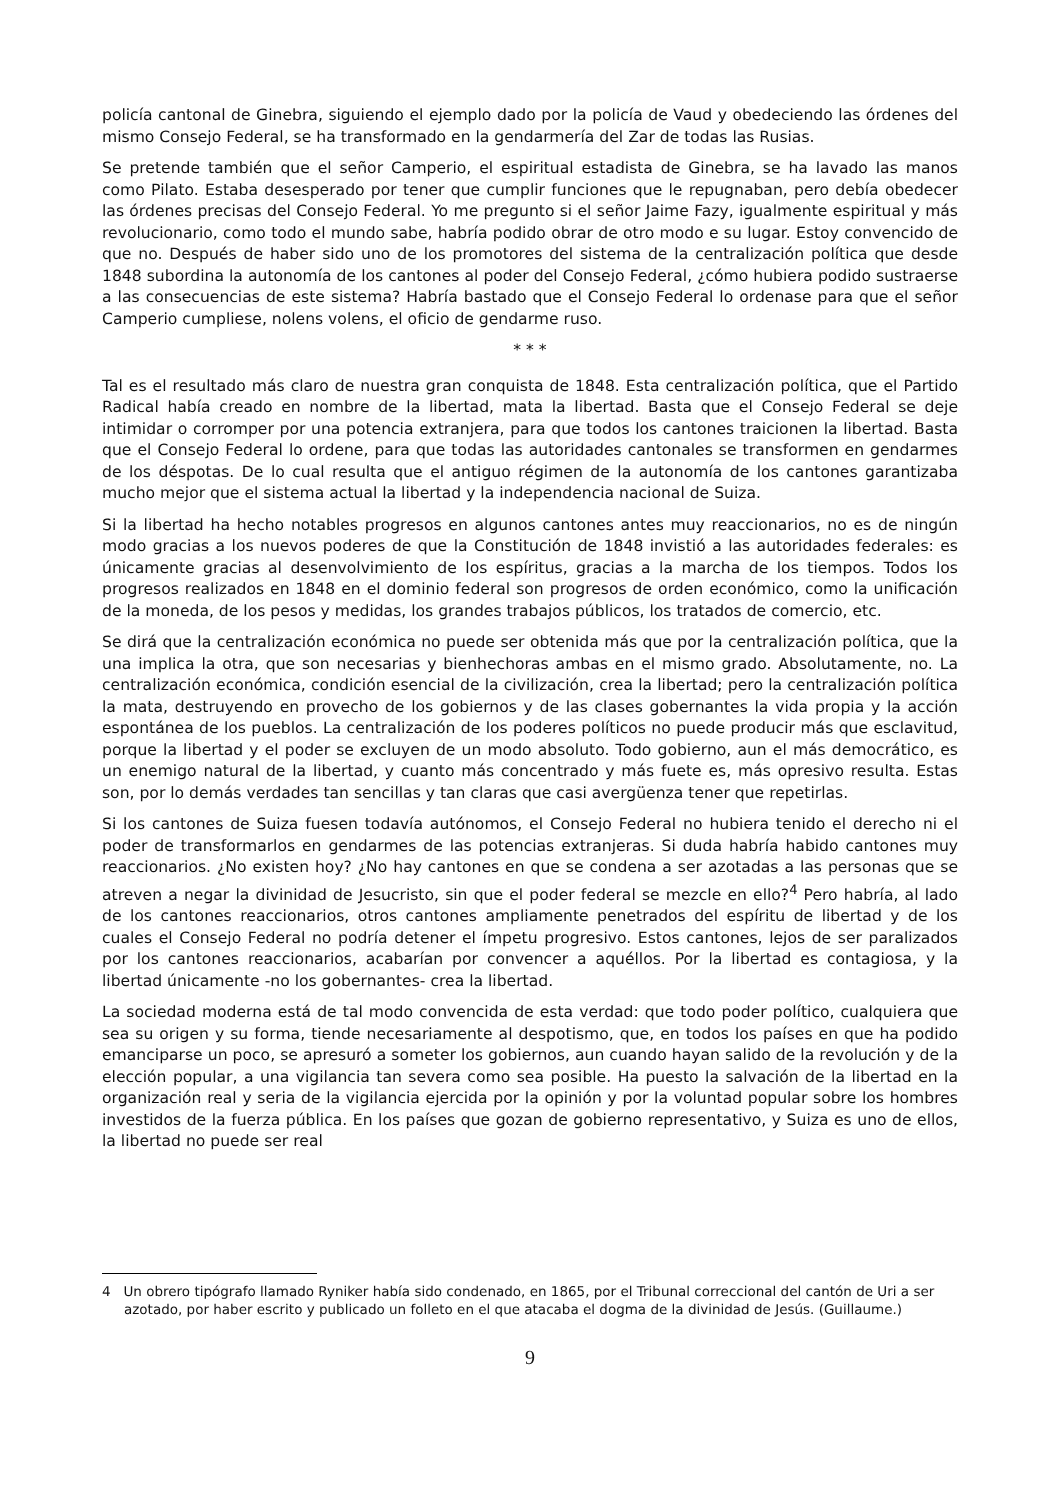policía cantonal de Ginebra, siguiendo el ejemplo dado por la policía de Vaud y obedeciendo las órdenes del mismo Consejo Federal, se ha transformado en la gendarmería del Zar de todas las Rusias.
Se pretende también que el señor Camperio, el espiritual estadista de Ginebra, se ha lavado las manos como Pilato. Estaba desesperado por tener que cumplir funciones que le repugnaban, pero debía obedecer las órdenes precisas del Consejo Federal. Yo me pregunto si el señor Jaime Fazy, igualmente espiritual y más revolucionario, como todo el mundo sabe, habría podido obrar de otro modo e su lugar. Estoy convencido de que no. Después de haber sido uno de los promotores del sistema de la centralización política que desde 1848 subordina la autonomía de los cantones al poder del Consejo Federal, ¿cómo hubiera podido sustraerse a las consecuencias de este sistema? Habría bastado que el Consejo Federal lo ordenase para que el señor Camperio cumpliese, nolens volens, el oficio de gendarme ruso.
* * *
Tal es el resultado más claro de nuestra gran conquista de 1848. Esta centralización política, que el Partido Radical había creado en nombre de la libertad, mata la libertad. Basta que el Consejo Federal se deje intimidar o corromper por una potencia extranjera, para que todos los cantones traicionen la libertad. Basta que el Consejo Federal lo ordene, para que todas las autoridades cantonales se transformen en gendarmes de los déspotas. De lo cual resulta que el antiguo régimen de la autonomía de los cantones garantizaba mucho mejor que el sistema actual la libertad y la independencia nacional de Suiza.
Si la libertad ha hecho notables progresos en algunos cantones antes muy reaccionarios, no es de ningún modo gracias a los nuevos poderes de que la Constitución de 1848 invistió a las autoridades federales: es únicamente gracias al desenvolvimiento de los espíritus, gracias a la marcha de los tiempos. Todos los progresos realizados en 1848 en el dominio federal son progresos de orden económico, como la unificación de la moneda, de los pesos y medidas, los grandes trabajos públicos, los tratados de comercio, etc.
Se dirá que la centralización económica no puede ser obtenida más que por la centralización política, que la una implica la otra, que son necesarias y bienhechoras ambas en el mismo grado. Absolutamente, no. La centralización económica, condición esencial de la civilización, crea la libertad; pero la centralización política la mata, destruyendo en provecho de los gobiernos y de las clases gobernantes la vida propia y la acción espontánea de los pueblos. La centralización de los poderes políticos no puede producir más que esclavitud, porque la libertad y el poder se excluyen de un modo absoluto. Todo gobierno, aun el más democrático, es un enemigo natural de la libertad, y cuanto más concentrado y más fuete es, más opresivo resulta. Estas son, por lo demás verdades tan sencillas y tan claras que casi avergüenza tener que repetirlas.
Si los cantones de Suiza fuesen todavía autónomos, el Consejo Federal no hubiera tenido el derecho ni el poder de transformarlos en gendarmes de las potencias extranjeras. Si duda habría habido cantones muy reaccionarios. ¿No existen hoy? ¿No hay cantones en que se condena a ser azotadas a las personas que se atreven a negar la divinidad de Jesucristo, sin que el poder federal se mezcle en ello?<sup>4</sup> Pero habría, al lado de los cantones reaccionarios, otros cantones ampliamente penetrados del espíritu de libertad y de los cuales el Consejo Federal no podría detener el ímpetu progresivo. Estos cantones, lejos de ser paralizados por los cantones reaccionarios, acabarían por convencer a aquéllos. Por la libertad es contagiosa, y la libertad únicamente -no los gobernantes- crea la libertad.
La sociedad moderna está de tal modo convencida de esta verdad: que todo poder político, cualquiera que sea su origen y su forma, tiende necesariamente al despotismo, que, en todos los países en que ha podido emanciparse un poco, se apresuró a someter los gobiernos, aun cuando hayan salido de la revolución y de la elección popular, a una vigilancia tan severa como sea posible. Ha puesto la salvación de la libertad en la organización real y seria de la vigilancia ejercida por la opinión y por la voluntad popular sobre los hombres investidos de la fuerza pública. En los países que gozan de gobierno representativo, y Suiza es uno de ellos, la libertad no puede ser real
4 Un obrero tipógrafo llamado Ryniker había sido condenado, en 1865, por el Tribunal correccional del cantón de Uri a ser azotado, por haber escrito y publicado un folleto en el que atacaba el dogma de la divinidad de Jesús. (Guillaume.)
9